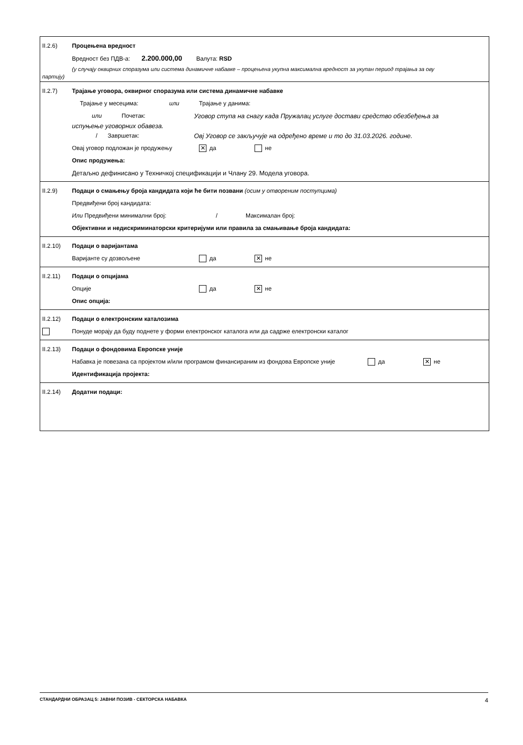II.2.6) Процењена вредност
Вредност без ПДВ-а: 2.200.000,00 Валута: RSD
(у случају оквирних споразума или система динамичне набавке – процењена укупна максимална вредност за укупан период трајања за ову
партију)
II.2.7) Трајање уговора, оквирног споразума или система динамичне набавке
Трајање у месецима: или Трајање у данима:
или Почетак: Уговор ступа на снагу када Пружалац услуге достави средство обезбеђења за
испуњење уговорних обавеза.
/ Завршетак: Овј Уговор се закључује на одређено време и то до 31.03.2026. године.
Овај уговор подложан је продужењу ✕ да не
Опис продужења:
Детаљно дефинисано у Техничкој спецификацији и Члану 29. Модела уговора.
II.2.9) Подаци о смањењу броја кандидата који ће бити позвани (осим у отвореним поступцима)
Предвиђени број кандидата:
Или Предвиђени минимални број: / Максималан број:
Објективни и недискриминаторски критеријуми или правила за смањивање броја кандидата:
II.2.10) Подаци о варијантама
Варијанте су дозвољене да ✕ не
II.2.11) Подаци о опцијама
Опције да ✕ не
Опис опција:
II.2.12) Подаци о електронским каталозима
Понуде морају да буду поднете у форми електронског каталога или да садрже електронски каталог
II.2.13) Подаци о фондовима Европске уније
Набавка је повезана са пројектом и/или програмом финансираним из фондова Европске уније да ✕ не
Идентификација пројекта:
II.2.14) Додатни подаци:
СТАНДАРДНИ ОБРАЗАЦ 5: ЈАВНИ ПОЗИВ - СЕКТОРСКА НАБАВКА 4